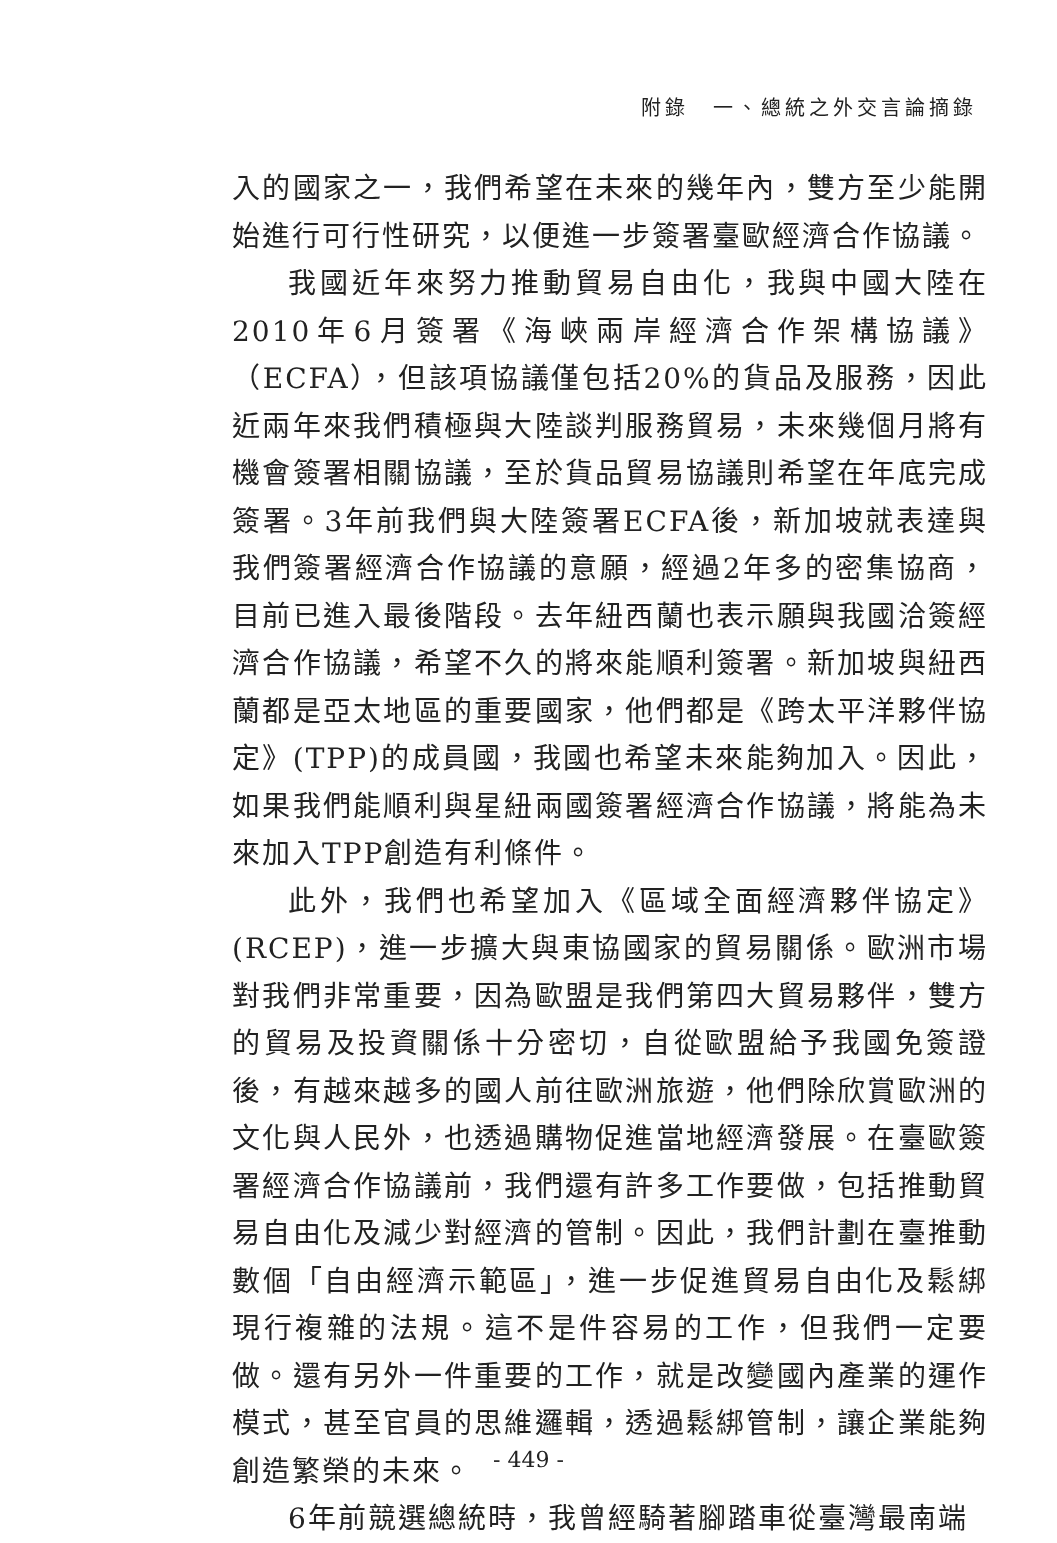附錄　一、總統之外交言論摘錄
入的國家之一，我們希望在未來的幾年內，雙方至少能開始進行可行性研究，以便進一步簽署臺歐經濟合作協議。
我國近年來努力推動貿易自由化，我與中國大陸在2010年6月簽署《海峽兩岸經濟合作架構協議》（ECFA），但該項協議僅包括20%的貨品及服務，因此近兩年來我們積極與大陸談判服務貿易，未來幾個月將有機會簽署相關協議，至於貨品貿易協議則希望在年底完成簽署。3年前我們與大陸簽署ECFA後，新加坡就表達與我們簽署經濟合作協議的意願，經過2年多的密集協商，目前已進入最後階段。去年紐西蘭也表示願與我國洽簽經濟合作協議，希望不久的將來能順利簽署。新加坡與紐西蘭都是亞太地區的重要國家，他們都是《跨太平洋夥伴協定》(TPP)的成員國，我國也希望未來能夠加入。因此，如果我們能順利與星紐兩國簽署經濟合作協議，將能為未來加入TPP創造有利條件。
此外，我們也希望加入《區域全面經濟夥伴協定》(RCEP)，進一步擴大與東協國家的貿易關係。歐洲市場對我們非常重要，因為歐盟是我們第四大貿易夥伴，雙方的貿易及投資關係十分密切，自從歐盟給予我國免簽證後，有越來越多的國人前往歐洲旅遊，他們除欣賞歐洲的文化與人民外，也透過購物促進當地經濟發展。在臺歐簽署經濟合作協議前，我們還有許多工作要做，包括推動貿易自由化及減少對經濟的管制。因此，我們計劃在臺推動數個「自由經濟示範區」，進一步促進貿易自由化及鬆綁現行複雜的法規。這不是件容易的工作，但我們一定要做。還有另外一件重要的工作，就是改變國內產業的運作模式，甚至官員的思維邏輯，透過鬆綁管制，讓企業能夠創造繁榮的未來。
6年前競選總統時，我曾經騎著腳踏車從臺灣最南端
- 449 -